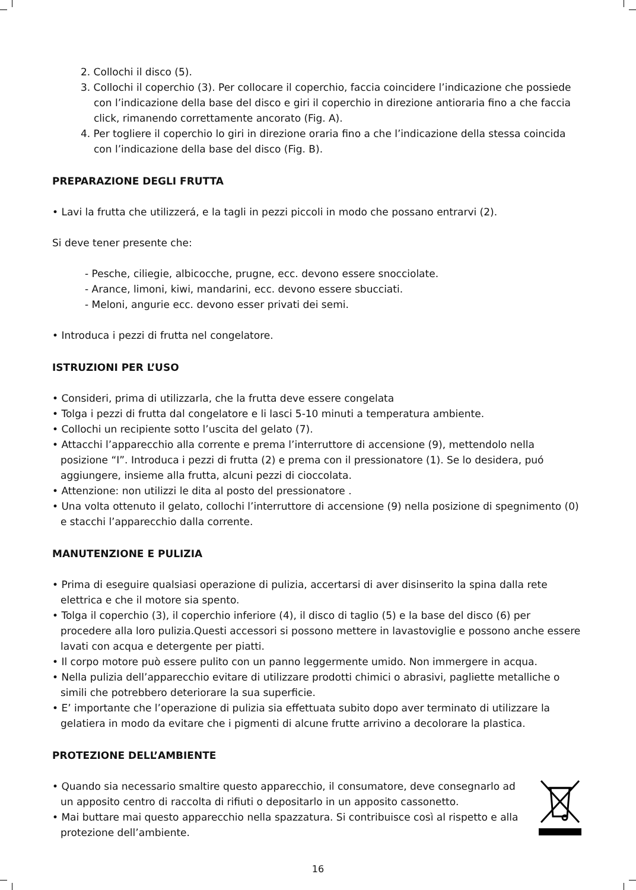2. Collochi il disco (5).
3. Collochi il coperchio (3). Per collocare il coperchio, faccia coincidere l’indicazione che possiede con l’indicazione della base del disco e giri il coperchio in direzione antioraria fino a che faccia click, rimanendo correttamente ancorato (Fig. A).
4. Per togliere il coperchio lo giri in direzione oraria fino a che l’indicazione della stessa coincida con l’indicazione della base del disco (Fig. B).
PREPARAZIONE DEGLI FRUTTA
• Lavi la frutta che utilizzerá, e la tagli in pezzi piccoli in modo che possano entrarvi (2).
Si deve tener presente che:
- Pesche, ciliegie, albicocche, prugne, ecc. devono essere snocciolate.
- Arance, limoni, kiwi, mandarini, ecc. devono essere sbucciati.
- Meloni, angurie ecc. devono esser privati dei semi.
• Introduca i pezzi di frutta nel congelatore.
ISTRUZIONI PER L’USO
• Consideri, prima di utilizzarla, che la frutta deve essere congelata
• Tolga i pezzi di frutta dal congelatore e li lasci 5-10 minuti a temperatura ambiente.
• Collochi un recipiente sotto l’uscita del gelato (7).
• Attacchi l’apparecchio alla corrente e prema l’interruttore di accensione (9), mettendolo nella posizione “I”. Introduca i pezzi di frutta (2) e prema con il pressionatore (1). Se lo desidera, puó aggiungere, insieme alla frutta, alcuni pezzi di cioccolata.
• Attenzione: non utilizzi le dita al posto del pressionatore .
• Una volta ottenuto il gelato, collochi l’interruttore di accensione (9) nella posizione di spegnimento (0) e stacchi l’apparecchio dalla corrente.
MANUTENZIONE E PULIZIA
• Prima di eseguire qualsiasi operazione di pulizia, accertarsi di aver disinserito la spina dalla rete elettrica e che il motore sia spento.
• Tolga il coperchio (3), il coperchio inferiore (4), il disco di taglio (5) e la base del disco (6) per procedere alla loro pulizia.Questi accessori si possono mettere in lavastoviglie e possono anche essere lavati con acqua e detergente per piatti.
• Il corpo motore può essere pulito con un panno leggermente umido. Non immergere in acqua.
• Nella pulizia dell’apparecchio evitare di utilizzare prodotti chimici o abrasivi, pagliette metalliche o simili che potrebbero deteriorare la sua superficie.
• E’ importante che l’operazione di pulizia sia effettuata subito dopo aver terminato di utilizzare la gelatiera in modo da evitare che i pigmenti di alcune frutte arrivino a decolorare la plastica.
PROTEZIONE DELL’AMBIENTE
• Quando sia necessario smaltire questo apparecchio, il consumatore, deve consegnarlo ad un apposito centro di raccolta di rifiuti o depositarlo in un apposito cassonetto.
• Mai buttare mai questo apparecchio nella spazzatura. Si contribuisce così al rispetto e alla protezione dell’ambiente.
16